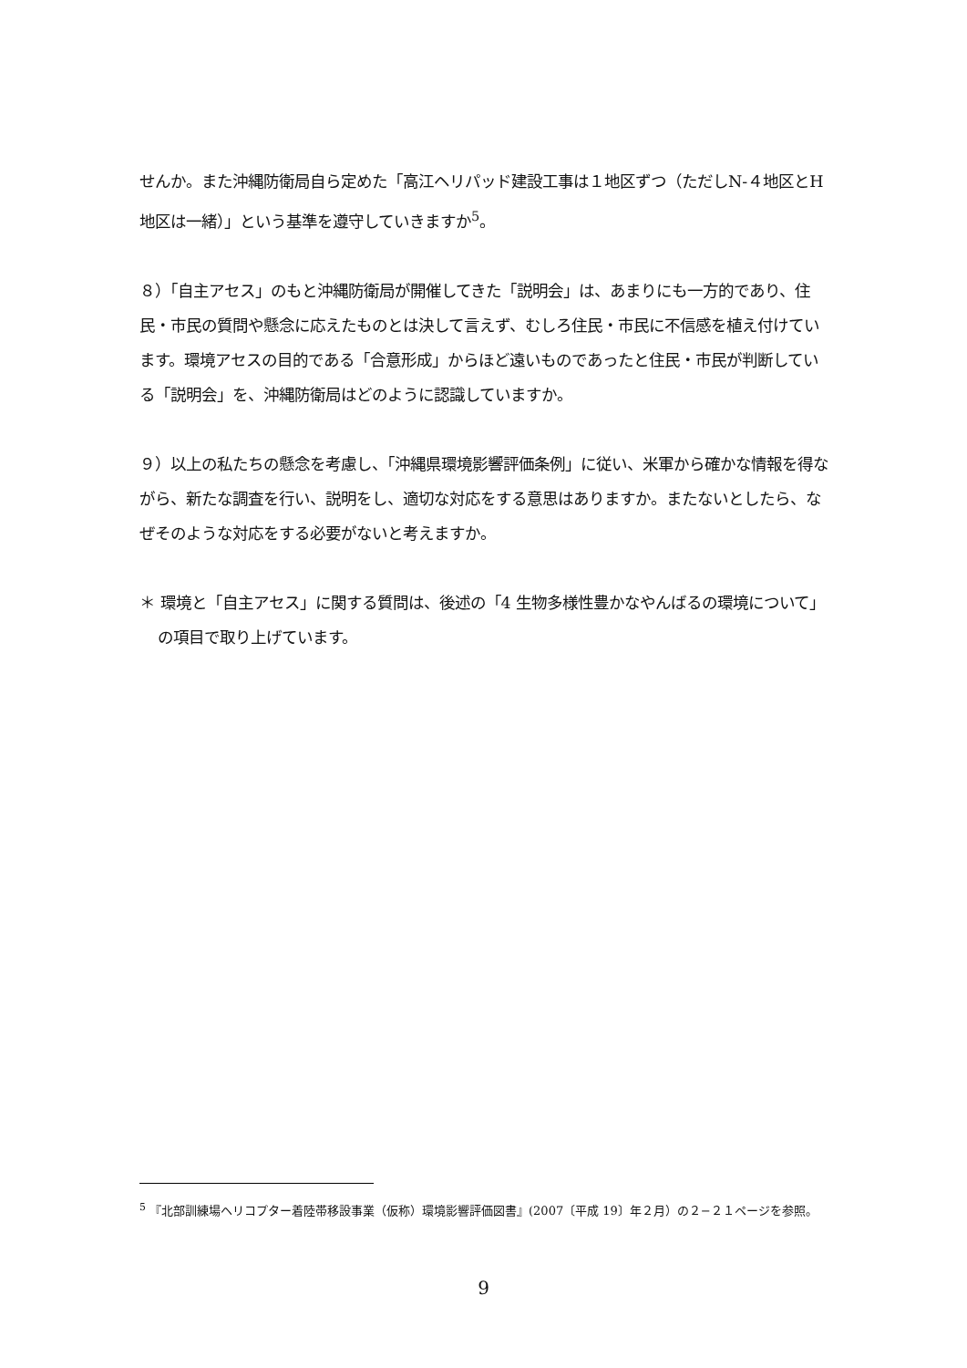せんか。また沖縄防衛局自ら定めた「高江ヘリパッド建設工事は１地区ずつ（ただしN-４地区とH地区は一緒）」という基準を遵守していきますか<sup>5</sup>。
８）「自主アセス」のもと沖縄防衛局が開催してきた「説明会」は、あまりにも一方的であり、住民・市民の質問や懸念に応えたものとは決して言えず、むしろ住民・市民に不信感を植え付けています。環境アセスの目的である「合意形成」からほど遠いものであったと住民・市民が判断している「説明会」を、沖縄防衛局はどのように認識していますか。
９）以上の私たちの懸念を考慮し、「沖縄県環境影響評価条例」に従い、米軍から確かな情報を得ながら、新たな調査を行い、説明をし、適切な対応をする意思はありますか。またないとしたら、なぜそのような対応をする必要がないと考えますか。
＊ 環境と「自主アセス」に関する質問は、後述の「4 生物多様性豊かなやんばるの環境について」の項目で取り上げています。
<sup>5</sup> 『北部訓練場ヘリコプター着陸帯移設事業（仮称）環境影響評価図書』(2007〔平成 19〕年２月）の２−２１ページを参照。
9